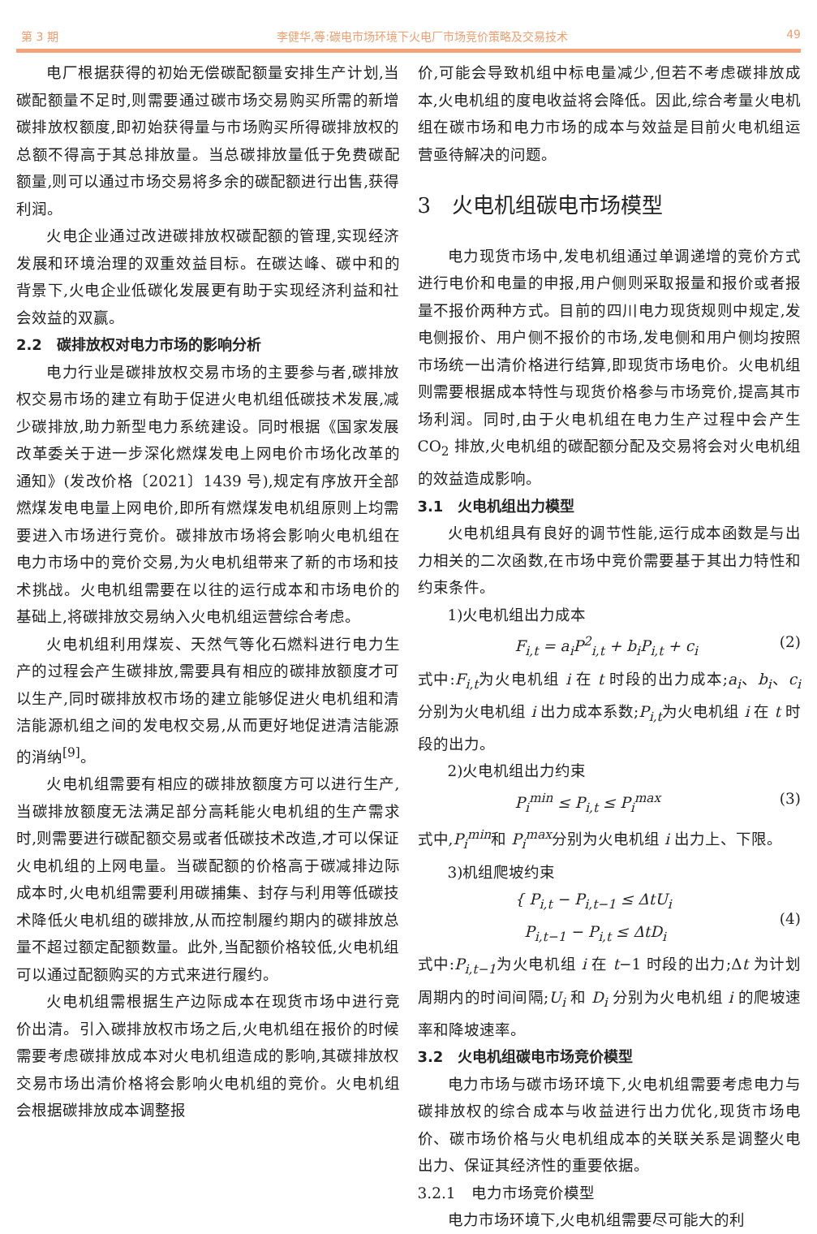第 3 期 李健华,等:碳电市场环境下火电厂市场竞价策略及交易技术 49
电厂根据获得的初始无偿碳配额量安排生产计划,当碳配额量不足时,则需要通过碳市场交易购买所需的新增碳排放权额度,即初始获得量与市场购买所得碳排放权的总额不得高于其总排放量。当总碳排放量低于免费碳配额量,则可以通过市场交易将多余的碳配额进行出售,获得利润。
火电企业通过改进碳排放权碳配额的管理,实现经济发展和环境治理的双重效益目标。在碳达峰、碳中和的背景下,火电企业低碳化发展更有助于实现经济利益和社会效益的双赢。
2.2　碳排放权对电力市场的影响分析
电力行业是碳排放权交易市场的主要参与者,碳排放权交易市场的建立有助于促进火电机组低碳技术发展,减少碳排放,助力新型电力系统建设。同时根据《国家发展改革委关于进一步深化燃煤发电上网电价市场化改革的通知》(发改价格〔2021〕1439 号),规定有序放开全部燃煤发电电量上网电价,即所有燃煤发电机组原则上均需要进入市场进行竞价。碳排放市场将会影响火电机组在电力市场中的竞价交易,为火电机组带来了新的市场和技术挑战。火电机组需要在以往的运行成本和市场电价的基础上,将碳排放交易纳入火电机组运营综合考虑。
火电机组利用煤炭、天然气等化石燃料进行电力生产的过程会产生碳排放,需要具有相应的碳排放额度才可以生产,同时碳排放权市场的建立能够促进火电机组和清洁能源机组之间的发电权交易,从而更好地促进清洁能源的消纳<sup>[9]</sup>。
火电机组需要有相应的碳排放额度方可以进行生产,当碳排放额度无法满足部分高耗能火电机组的生产需求时,则需要进行碳配额交易或者低碳技术改造,才可以保证火电机组的上网电量。当碳配额的价格高于碳减排边际成本时,火电机组需要利用碳捕集、封存与利用等低碳技术降低火电机组的碳排放,从而控制履约期内的碳排放总量不超过额定配额数量。此外,当配额价格较低,火电机组可以通过配额购买的方式来进行履约。
火电机组需根据生产边际成本在现货市场中进行竞价出清。引入碳排放权市场之后,火电机组在报价的时候需要考虑碳排放成本对火电机组造成的影响,其碳排放权交易市场出清价格将会影响火电机组的竞价。火电机组会根据碳排放成本调整报
价,可能会导致机组中标电量减少,但若不考虑碳排放成本,火电机组的度电收益将会降低。因此,综合考量火电机组在碳市场和电力市场的成本与效益是目前火电机组运营亟待解决的问题。
3　火电机组碳电市场模型
电力现货市场中,发电机组通过单调递增的竞价方式进行电价和电量的申报,用户侧则采取报量和报价或者报量不报价两种方式。目前的四川电力现货规则中规定,发电侧报价、用户侧不报价的市场,发电侧和用户侧均按照市场统一出清价格进行结算,即现货市场电价。火电机组则需要根据成本特性与现货价格参与市场竞价,提高其市场利润。同时,由于火电机组在电力生产过程中会产生 CO<sub>2</sub> 排放,火电机组的碳配额分配及交易将会对火电机组的效益造成影响。
3.1　火电机组出力模型
火电机组具有良好的调节性能,运行成本函数是与出力相关的二次函数,在市场中竞价需要基于其出力特性和约束条件。
1)火电机组出力成本
F<sub>i,t</sub> = a<sub>i</sub>P<sup>2</sup><sub>i,t</sub> + b<sub>i</sub>P<sub>i,t</sub> + c<sub>i</sub> (2)
式中:F<sub>i,t</sub>为火电机组 i 在 t 时段的出力成本;a<sub>i</sub>、b<sub>i</sub>、c<sub>i</sub> 分别为火电机组 i 出力成本系数;P<sub>i,t</sub>为火电机组 i 在 t 时段的出力。
2)火电机组出力约束
P<sub>i</sub><sup>min</sup> ≤ P<sub>i,t</sub> ≤ P<sub>i</sub><sup>max</sup> (3)
式中,P<sub>i</sub><sup>min</sup>和 P<sub>i</sub><sup>max</sup>分别为火电机组 i 出力上、下限。
3)机组爬坡约束
{ P<sub>i,t</sub> − P<sub>i,t−1</sub> ≤ ΔtU<sub>i</sub>
P<sub>i,t−1</sub> − P<sub>i,t</sub> ≤ ΔtD<sub>i</sub> (4)
式中:P<sub>i,t−1</sub>为火电机组 i 在 t−1 时段的出力;Δt 为计划周期内的时间间隔;U<sub>i</sub> 和 D<sub>i</sub> 分别为火电机组 i 的爬坡速率和降坡速率。
3.2　火电机组碳电市场竞价模型
电力市场与碳市场环境下,火电机组需要考虑电力与碳排放权的综合成本与收益进行出力优化,现货市场电价、碳市场价格与火电机组成本的关联关系是调整火电出力、保证其经济性的重要依据。
3.2.1　电力市场竞价模型
电力市场环境下,火电机组需要尽可能大的利